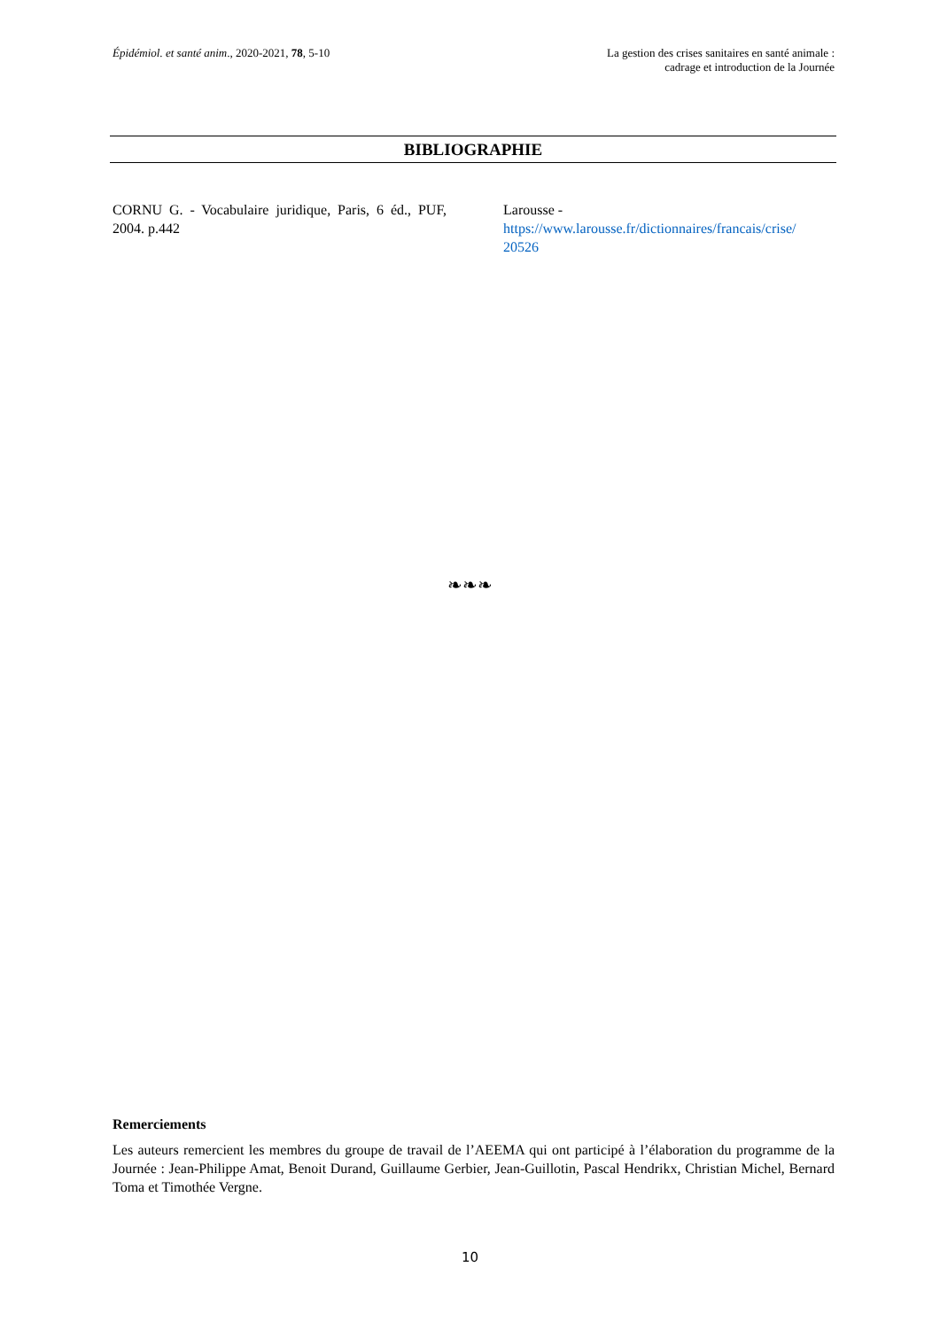Épidémiol. et santé anim., 2020-2021, 78, 5-10
La gestion des crises sanitaires en santé animale :
cadrage et introduction de la Journée
BIBLIOGRAPHIE
CORNU G. - Vocabulaire juridique, Paris, 6 éd., PUF, 2004. p.442
Larousse -
https://www.larousse.fr/dictionnaires/francais/crise/
20526
❧❧❧
Remerciements
Les auteurs remercient les membres du groupe de travail de l’AEEMA qui ont participé à l’élaboration du programme de la Journée : Jean-Philippe Amat, Benoit Durand, Guillaume Gerbier, Jean-Guillotin, Pascal Hendrikx, Christian Michel, Bernard Toma et Timothée Vergne.
10